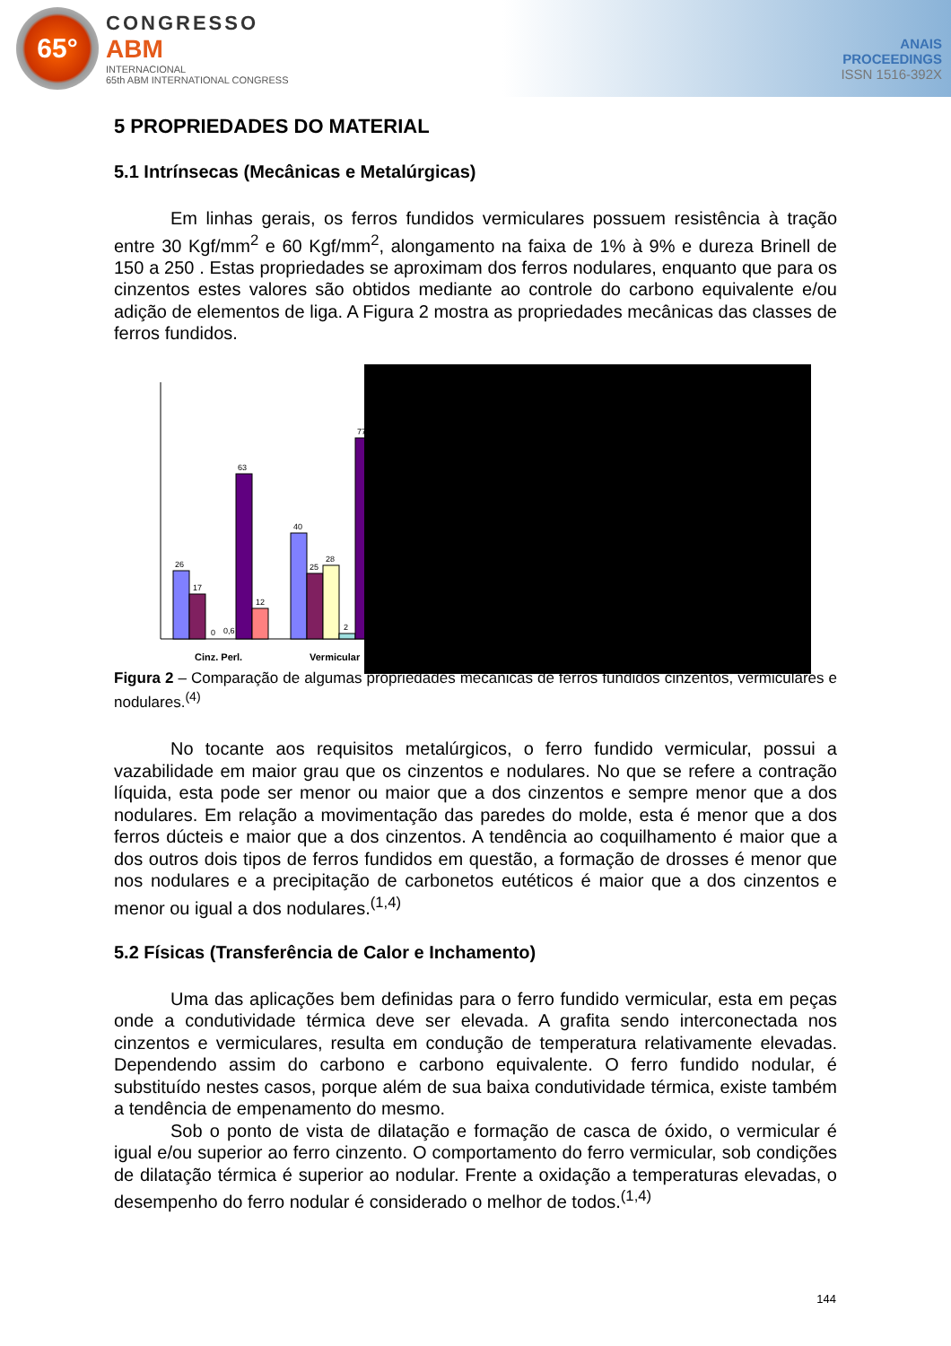65°
CONGRESSO
ABM
INTERNACIONAL
65th ABM INTERNATIONAL CONGRESS
ANAIS
PROCEEDINGS
ISSN 1516-392X
5 PROPRIEDADES DO MATERIAL
5.1 Intrínsecas (Mecânicas e Metalúrgicas)
Em linhas gerais, os ferros fundidos vermiculares possuem resistência à tração entre 30 Kgf/mm<sup>2</sup> e 60 Kgf/mm<sup>2</sup>, alongamento na faixa de 1% à 9% e dureza Brinell de 150 a 250 . Estas propriedades se aproximam dos ferros nodulares, enquanto que para os cinzentos estes valores são obtidos mediante ao controle do carbono equivalente e/ou adição de elementos de liga. A Figura 2 mostra as propriedades mecânicas das classes de ferros fundidos.
26
17
0
0,6
63
12
40
25
28
2
77
Cinz. Perl.
Vermicular
Figura 2 – Comparação de algumas propriedades mecânicas de ferros fundidos cinzentos, vermiculares e nodulares.<sup>(4)</sup>
No tocante aos requisitos metalúrgicos, o ferro fundido vermicular, possui a vazabilidade em maior grau que os cinzentos e nodulares. No que se refere a contração líquida, esta pode ser menor ou maior que a dos cinzentos e sempre menor que a dos nodulares. Em relação a movimentação das paredes do molde, esta é menor que a dos ferros dúcteis e maior que a dos cinzentos. A tendência ao coquilhamento é maior que a dos outros dois tipos de ferros fundidos em questão, a formação de drosses é menor que nos nodulares e a precipitação de carbonetos eutéticos é maior que a dos cinzentos e menor ou igual a dos nodulares.<sup>(1,4)</sup>
5.2 Físicas (Transferência de Calor e Inchamento)
Uma das aplicações bem definidas para o ferro fundido vermicular, esta em peças onde a condutividade térmica deve ser elevada. A grafita sendo interconectada nos cinzentos e vermiculares, resulta em condução de temperatura relativamente elevadas. Dependendo assim do carbono e carbono equivalente. O ferro fundido nodular, é substituído nestes casos, porque além de sua baixa condutividade térmica, existe também a tendência de empenamento do mesmo.
Sob o ponto de vista de dilatação e formação de casca de óxido, o vermicular é igual e/ou superior ao ferro cinzento. O comportamento do ferro vermicular, sob condições de dilatação térmica é superior ao nodular. Frente a oxidação a temperaturas elevadas, o desempenho do ferro nodular é considerado o melhor de todos.<sup>(1,4)</sup>
144